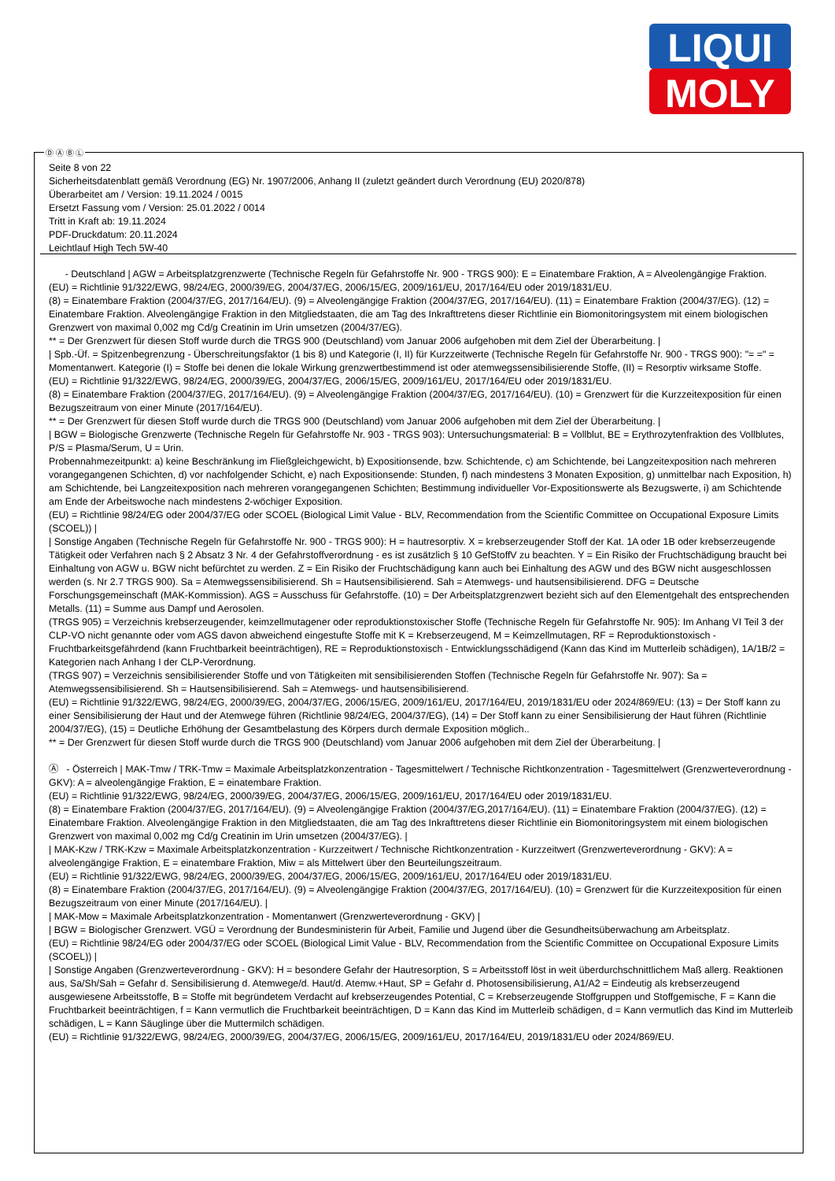LIQUI
MOLY
Ⓓ Ⓐ Ⓑ Ⓛ
Seite 8 von 22
Sicherheitsdatenblatt gemäß Verordnung (EG) Nr. 1907/2006, Anhang II (zuletzt geändert durch Verordnung (EU) 2020/878)
Überarbeitet am / Version: 19.11.2024 / 0015
Ersetzt Fassung vom / Version: 25.01.2022 / 0014
Tritt in Kraft ab: 19.11.2024
PDF-Druckdatum: 20.11.2024
Leichtlauf High Tech 5W-40
- Deutschland | AGW = Arbeitsplatzgrenzwerte (Technische Regeln für Gefahrstoffe Nr. 900 - TRGS 900): E = Einatembare Fraktion, A = Alveolengängige Fraktion.
(EU) = Richtlinie 91/322/EWG, 98/24/EG, 2000/39/EG, 2004/37/EG, 2006/15/EG, 2009/161/EU, 2017/164/EU oder 2019/1831/EU.
(8) = Einatembare Fraktion (2004/37/EG, 2017/164/EU). (9) = Alveolengängige Fraktion (2004/37/EG, 2017/164/EU). (11) = Einatembare Fraktion (2004/37/EG). (12) = Einatembare Fraktion. Alveolengängige Fraktion in den Mitgliedstaaten, die am Tag des Inkrafttretens dieser Richtlinie ein Biomonitoringsystem mit einem biologischen Grenzwert von maximal 0,002 mg Cd/g Creatinin im Urin umsetzen (2004/37/EG).
** = Der Grenzwert für diesen Stoff wurde durch die TRGS 900 (Deutschland) vom Januar 2006 aufgehoben mit dem Ziel der Überarbeitung. |
| Spb.-Üf. = Spitzenbegrenzung - Überschreitungsfaktor (1 bis 8) und Kategorie (I, II) für Kurzzeitwerte (Technische Regeln für Gefahrstoffe Nr. 900 - TRGS 900): "= =" = Momentanwert. Kategorie (I) = Stoffe bei denen die lokale Wirkung grenzwertbestimmend ist oder atemwegssensibilisierende Stoffe, (II) = Resorptiv wirksame Stoffe.
(EU) = Richtlinie 91/322/EWG, 98/24/EG, 2000/39/EG, 2004/37/EG, 2006/15/EG, 2009/161/EU, 2017/164/EU oder 2019/1831/EU.
(8) = Einatembare Fraktion (2004/37/EG, 2017/164/EU). (9) = Alveolengängige Fraktion (2004/37/EG, 2017/164/EU). (10) = Grenzwert für die Kurzzeitexposition für einen Bezugszeitraum von einer Minute (2017/164/EU).
** = Der Grenzwert für diesen Stoff wurde durch die TRGS 900 (Deutschland) vom Januar 2006 aufgehoben mit dem Ziel der Überarbeitung. |
| BGW = Biologische Grenzwerte (Technische Regeln für Gefahrstoffe Nr. 903 - TRGS 903): Untersuchungsmaterial: B = Vollblut, BE = Erythrozytenfraktion des Vollblutes, P/S = Plasma/Serum, U = Urin.
Probennahmezeitpunkt: a) keine Beschränkung im Fließgleichgewicht, b) Expositionsende, bzw. Schichtende, c) am Schichtende, bei Langzeitexposition nach mehreren vorangegangenen Schichten, d) vor nachfolgender Schicht, e) nach Expositionsende: Stunden, f) nach mindestens 3 Monaten Exposition, g) unmittelbar nach Exposition, h) am Schichtende, bei Langzeitexposition nach mehreren vorangegangenen Schichten; Bestimmung individueller Vor-Expositionswerte als Bezugswerte, i) am Schichtende am Ende der Arbeitswoche nach mindestens 2-wöchiger Exposition.
(EU) = Richtlinie 98/24/EG oder 2004/37/EG oder SCOEL (Biological Limit Value - BLV, Recommendation from the Scientific Committee on Occupational Exposure Limits (SCOEL)) |
| Sonstige Angaben (Technische Regeln für Gefahrstoffe Nr. 900 - TRGS 900): H = hautresorptiv. X = krebserzeugender Stoff der Kat. 1A oder 1B oder krebserzeugende Tätigkeit oder Verfahren nach § 2 Absatz 3 Nr. 4 der Gefahrstoffverordnung - es ist zusätzlich § 10 GefStoffV zu beachten. Y = Ein Risiko der Fruchtschädigung braucht bei Einhaltung von AGW u. BGW nicht befürchtet zu werden. Z = Ein Risiko der Fruchtschädigung kann auch bei Einhaltung des AGW und des BGW nicht ausgeschlossen werden (s. Nr 2.7 TRGS 900). Sa = Atemwegssensibilisierend. Sh = Hautsensibilisierend. Sah = Atemwegs- und hautsensibilisierend. DFG = Deutsche Forschungsgemeinschaft (MAK-Kommission). AGS = Ausschuss für Gefahrstoffe. (10) = Der Arbeitsplatzgrenzwert bezieht sich auf den Elementgehalt des entsprechenden Metalls. (11) = Summe aus Dampf und Aerosolen.
(TRGS 905) = Verzeichnis krebserzeugender, keimzellmutagener oder reproduktionstoxischer Stoffe (Technische Regeln für Gefahrstoffe Nr. 905): Im Anhang VI Teil 3 der CLP-VO nicht genannte oder vom AGS davon abweichend eingestufte Stoffe mit K = Krebserzeugend, M = Keimzellmutagen, RF = Reproduktionstoxisch - Fruchtbarkeitsgefährdend (kann Fruchtbarkeit beeinträchtigen), RE = Reproduktionstoxisch - Entwicklungsschädigend (Kann das Kind im Mutterleib schädigen), 1A/1B/2 = Kategorien nach Anhang I der CLP-Verordnung.
(TRGS 907) = Verzeichnis sensibilisierender Stoffe und von Tätigkeiten mit sensibilisierenden Stoffen (Technische Regeln für Gefahrstoffe Nr. 907): Sa = Atemwegssensibilisierend. Sh = Hautsensibilisierend. Sah = Atemwegs- und hautsensibilisierend.
(EU) = Richtlinie 91/322/EWG, 98/24/EG, 2000/39/EG, 2004/37/EG, 2006/15/EG, 2009/161/EU, 2017/164/EU, 2019/1831/EU oder 2024/869/EU: (13) = Der Stoff kann zu einer Sensibilisierung der Haut und der Atemwege führen (Richtlinie 98/24/EG, 2004/37/EG), (14) = Der Stoff kann zu einer Sensibilisierung der Haut führen (Richtlinie 2004/37/EG), (15) = Deutliche Erhöhung der Gesamtbelastung des Körpers durch dermale Exposition möglich..
** = Der Grenzwert für diesen Stoff wurde durch die TRGS 900 (Deutschland) vom Januar 2006 aufgehoben mit dem Ziel der Überarbeitung. |
Ⓐ - Österreich | MAK-Tmw / TRK-Tmw = Maximale Arbeitsplatzkonzentration - Tagesmittelwert / Technische Richtkonzentration - Tagesmittelwert (Grenzwerteverordnung - GKV): A = alveolengängige Fraktion, E = einatembare Fraktion.
(EU) = Richtlinie 91/322/EWG, 98/24/EG, 2000/39/EG, 2004/37/EG, 2006/15/EG, 2009/161/EU, 2017/164/EU oder 2019/1831/EU.
(8) = Einatembare Fraktion (2004/37/EG, 2017/164/EU). (9) = Alveolengängige Fraktion (2004/37/EG,2017/164/EU). (11) = Einatembare Fraktion (2004/37/EG). (12) = Einatembare Fraktion. Alveolengängige Fraktion in den Mitgliedstaaten, die am Tag des Inkrafttretens dieser Richtlinie ein Biomonitoringsystem mit einem biologischen Grenzwert von maximal 0,002 mg Cd/g Creatinin im Urin umsetzen (2004/37/EG). |
| MAK-Kzw / TRK-Kzw = Maximale Arbeitsplatzkonzentration - Kurzzeitwert / Technische Richtkonzentration - Kurzzeitwert (Grenzwerteverordnung - GKV): A = alveolengängige Fraktion, E = einatembare Fraktion, Miw = als Mittelwert über den Beurteilungszeitraum.
(EU) = Richtlinie 91/322/EWG, 98/24/EG, 2000/39/EG, 2004/37/EG, 2006/15/EG, 2009/161/EU, 2017/164/EU oder 2019/1831/EU.
(8) = Einatembare Fraktion (2004/37/EG, 2017/164/EU). (9) = Alveolengängige Fraktion (2004/37/EG, 2017/164/EU). (10) = Grenzwert für die Kurzzeitexposition für einen Bezugszeitraum von einer Minute (2017/164/EU). |
| MAK-Mow = Maximale Arbeitsplatzkonzentration - Momentanwert (Grenzwerteverordnung - GKV) |
| BGW = Biologischer Grenzwert. VGÜ = Verordnung der Bundesministerin für Arbeit, Familie und Jugend über die Gesundheitsüberwachung am Arbeitsplatz.
(EU) = Richtlinie 98/24/EG oder 2004/37/EG oder SCOEL (Biological Limit Value - BLV, Recommendation from the Scientific Committee on Occupational Exposure Limits (SCOEL)) |
| Sonstige Angaben (Grenzwerteverordnung - GKV): H = besondere Gefahr der Hautresorption, S = Arbeitsstoff löst in weit überdurchschnittlichem Maß allerg. Reaktionen aus, Sa/Sh/Sah = Gefahr d. Sensibilisierung d. Atemwege/d. Haut/d. Atemw.+Haut, SP = Gefahr d. Photosensibilisierung, A1/A2 = Eindeutig als krebserzeugend ausgewiesene Arbeitsstoffe, B = Stoffe mit begründetem Verdacht auf krebserzeugendes Potential, C = Krebserzeugende Stoffgruppen und Stoffgemische, F = Kann die Fruchtbarkeit beeinträchtigen, f = Kann vermutlich die Fruchtbarkeit beeinträchtigen, D = Kann das Kind im Mutterleib schädigen, d = Kann vermutlich das Kind im Mutterleib schädigen, L = Kann Säuglinge über die Muttermilch schädigen.
(EU) = Richtlinie 91/322/EWG, 98/24/EG, 2000/39/EG, 2004/37/EG, 2006/15/EG, 2009/161/EU, 2017/164/EU, 2019/1831/EU oder 2024/869/EU.